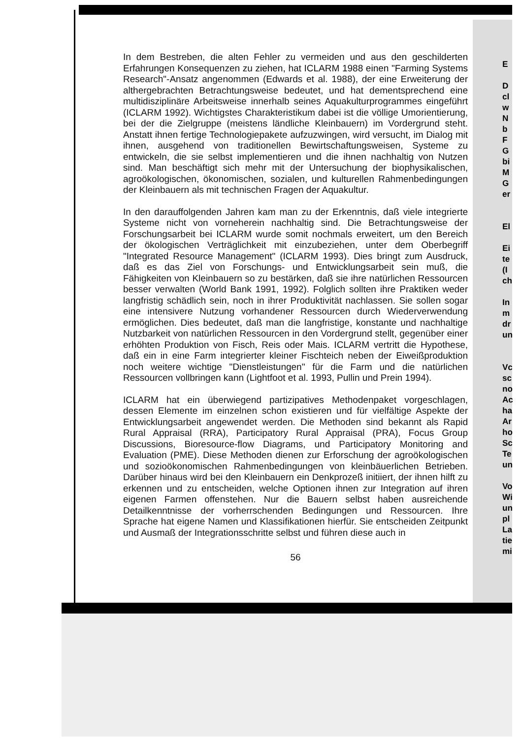In dem Bestreben, die alten Fehler zu vermeiden und aus den geschilderten Erfahrungen Konsequenzen zu ziehen, hat ICLARM 1988 einen "Farming Systems Research"-Ansatz angenommen (Edwards et al. 1988), der eine Erweiterung der althergebrachten Betrachtungsweise bedeutet, und hat dementsprechend eine multidisziplinäre Arbeitsweise innerhalb seines Aquakulturprogrammes eingeführt (ICLARM 1992). Wichtigstes Charakteristikum dabei ist die völlige Umorientierung, bei der die Zielgruppe (meistens ländliche Kleinbauern) im Vordergrund steht. Anstatt ihnen fertige Technologiepakete aufzuzwingen, wird versucht, im Dialog mit ihnen, ausgehend von traditionellen Bewirtschaftungsweisen, Systeme zu entwickeln, die sie selbst implementieren und die ihnen nachhaltig von Nutzen sind. Man beschäftigt sich mehr mit der Untersuchung der biophysikalischen, agroökologischen, ökonomischen, sozialen, und kulturellen Rahmenbedingungen der Kleinbauern als mit technischen Fragen der Aquakultur.
In den darauffolgenden Jahren kam man zu der Erkenntnis, daß viele integrierte Systeme nicht von vorneherein nachhaltig sind. Die Betrachtungsweise der Forschungsarbeit bei ICLARM wurde somit nochmals erweitert, um den Bereich der ökologischen Verträglichkeit mit einzubeziehen, unter dem Oberbegriff "Integrated Resource Management" (ICLARM 1993). Dies bringt zum Ausdruck, daß es das Ziel von Forschungs- und Entwicklungsarbeit sein muß, die Fähigkeiten von Kleinbauern so zu bestärken, daß sie ihre natürlichen Ressourcen besser verwalten (World Bank 1991, 1992). Folglich sollten ihre Praktiken weder langfristig schädlich sein, noch in ihrer Produktivität nachlassen. Sie sollen sogar eine intensivere Nutzung vorhandener Ressourcen durch Wiederverwendung ermöglichen. Dies bedeutet, daß man die langfristige, konstante und nachhaltige Nutzbarkeit von natürlichen Ressourcen in den Vordergrund stellt, gegenüber einer erhöhten Produktion von Fisch, Reis oder Mais. ICLARM vertritt die Hypothese, daß ein in eine Farm integrierter kleiner Fischteich neben der Eiweißproduktion noch weitere wichtige "Dienstleistungen" für die Farm und die natürlichen Ressourcen vollbringen kann (Lightfoot et al. 1993, Pullin und Prein 1994).
ICLARM hat ein überwiegend partizipatives Methodenpaket vorgeschlagen, dessen Elemente im einzelnen schon existieren und für vielfältige Aspekte der Entwicklungsarbeit angewendet werden. Die Methoden sind bekannt als Rapid Rural Appraisal (RRA), Participatory Rural Appraisal (PRA), Focus Group Discussions, Bioresource-flow Diagrams, und Participatory Monitoring and Evaluation (PME). Diese Methoden dienen zur Erforschung der agroökologischen und sozioökonomischen Rahmenbedingungen von kleinbäuerlichen Betrieben. Darüber hinaus wird bei den Kleinbauern ein Denkprozeß initiiert, der ihnen hilft zu erkennen und zu entscheiden, welche Optionen ihnen zur Integration auf ihren eigenen Farmen offenstehen. Nur die Bauern selbst haben ausreichende Detailkenntnisse der vorherrschenden Bedingungen und Ressourcen. Ihre Sprache hat eigene Namen und Klassifikationen hierfür. Sie entscheiden Zeitpunkt und Ausmaß der Integrationsschritte selbst und führen diese auch in
56
E
D
cl
w
N
b
F
G
bi
M
G
er
El
Ei
te
(I
ch
In
m
dr
un
Vc
sc
no
Ac
ha
Ar
ho
Sc
Te
un
Vo
Wi
un
pl
La
tie
mi